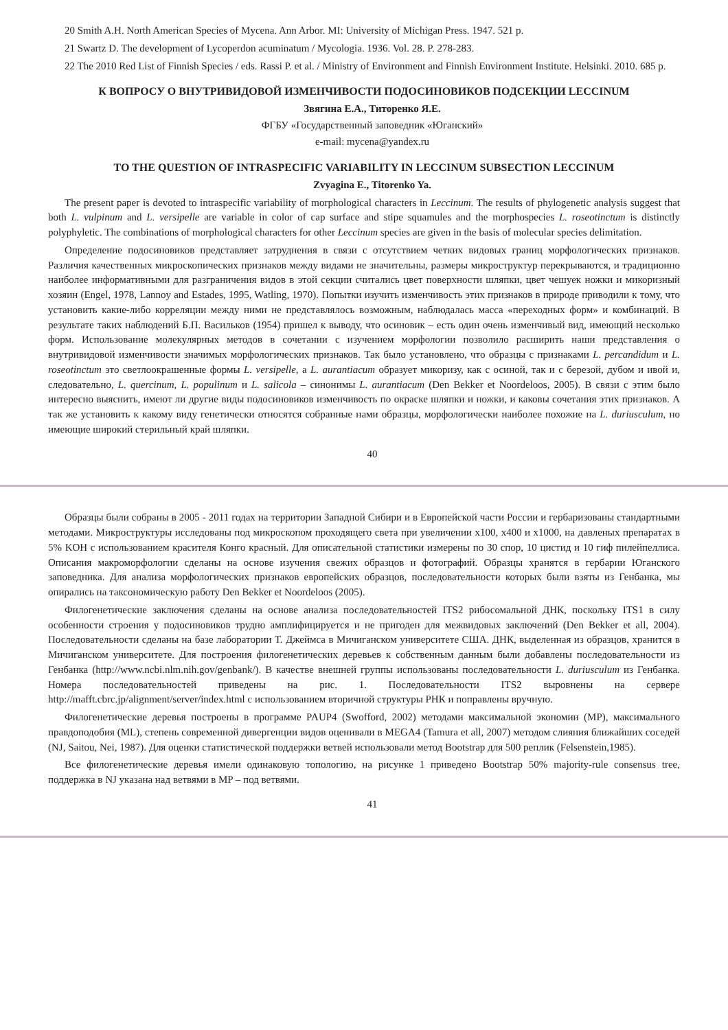20 Smith A.H. North American Species of Mycena. Ann Arbor. MI: University of Michigan Press. 1947. 521 p.
21 Swartz D. The development of Lycoperdon acuminatum / Mycologia. 1936. Vol. 28. P. 278-283.
22 The 2010 Red List of Finnish Species / eds. Rassi P. et al. / Ministry of Environment and Finnish Environment Institute. Helsinki. 2010. 685 p.
К ВОПРОСУ О ВНУТРИВИДОВОЙ ИЗМЕНЧИВОСТИ ПОДОСИНОВИКОВ ПОДСЕКЦИИ LECCINUM
Звягина Е.А., Титоренко Я.Е.
ФГБУ «Государственный заповедник «Юганский»
e-mail: mycena@yandex.ru
TO THE QUESTION OF INTRASPECIFIC VARIABILITY IN LECCINUM SUBSECTION LECCINUM
Zvyagina E., Titorenko Ya.
The present paper is devoted to intraspecific variability of morphological characters in Leccinum. The results of phylogenetic analysis suggest that both L. vulpinum and L. versipelle are variable in color of cap surface and stipe squamules and the morphospecies L. roseotinctum is distinctly polyphyletic. The combinations of morphological characters for other Leccinum species are given in the basis of molecular species delimitation.
Определение подосиновиков представляет затруднения в связи с отсутствием четких видовых границ морфологических признаков. Различия качественных микроскопических признаков между видами не значительны, размеры микроструктур перекрываются, и традиционно наиболее информативными для разграничения видов в этой секции считались цвет поверхности шляпки, цвет чешуек ножки и микоризный хозяин (Engel, 1978, Lannoy and Estades, 1995, Watling, 1970). Попытки изучить изменчивость этих признаков в природе приводили к тому, что установить какие-либо корреляции между ними не представлялось возможным, наблюдалась масса «переходных форм» и комбинаций. В результате таких наблюдений Б.П. Васильков (1954) пришел к выводу, что осиновик – есть один очень изменчивый вид, имеющий несколько форм. Использование молекулярных методов в сочетании с изучением морфологии позволило расширить наши представления о внутривидовой изменчивости значимых морфологических признаков. Так было установлено, что образцы с признаками L. percandidum и L. roseotinctum это светлоокрашенные формы L. versipelle, а L. aurantiacum образует микоризу, как с осиной, так и с березой, дубом и ивой и, следовательно, L. quercinum, L. populinum и L. salicola – синонимы L. aurantiacum (Den Bekker et Noordeloos, 2005). В связи с этим было интересно выяснить, имеют ли другие виды подосиновиков изменчивость по окраске шляпки и ножки, и каковы сочетания этих признаков. А так же установить к какому виду генетически относятся собранные нами образцы, морфологически наиболее похожие на L. duriusculum, но имеющие широкий стерильный край шляпки.
40
Образцы были собраны в 2005 - 2011 годах на территории Западной Сибири и в Европейской части России и гербаризованы стандартными методами. Микроструктуры исследованы под микроскопом проходящего света при увеличении x100, x400 и x1000, на давленых препаратах в 5% KOH с использованием красителя Конго красный. Для описательной статистики измерены по 30 спор, 10 цистид и 10 гиф пилейпеллиса. Описания макроморфологии сделаны на основе изучения свежих образцов и фотографий. Образцы хранятся в гербарии Юганского заповедника. Для анализа морфологических признаков европейских образцов, последовательности которых были взяты из Генбанка, мы опирались на таксономическую работу Den Bekker et Noordeloos (2005).
Филогенетические заключения сделаны на основе анализа последовательностей ITS2 рибосомальной ДНК, поскольку ITS1 в силу особенности строения у подосиновиков трудно амплифицируется и не пригоден для межвидовых заключений (Den Bekker et all, 2004). Последовательности сделаны на базе лаборатории Т. Джеймса в Мичиганском университете США. ДНК, выделенная из образцов, хранится в Мичиганском университете. Для построения филогенетических деревьев к собственным данным были добавлены последовательности из Генбанка (http://www.ncbi.nlm.nih.gov/genbank/). В качестве внешней группы использованы последовательности L. duriusculum из Генбанка. Номера последовательностей приведены на рис. 1. Последовательности ITS2 выровнены на сервере http://mafft.cbrc.jp/alignment/server/index.html с использованием вторичной структуры РНК и поправлены вручную.
Филогенетические деревья построены в программе PAUP4 (Swofford, 2002) методами максимальной экономии (MP), максимального правдоподобия (ML), степень современной дивергенции видов оценивали в MEGA4 (Tamura et all, 2007) методом слияния ближайших соседей (NJ, Saitou, Nei, 1987). Для оценки статистической поддержки ветвей использовали метод Bootstrap для 500 реплик (Felsenstein,1985).
Все филогенетические деревья имели одинаковую топологию, на рисунке 1 приведено Bootstrap 50% majority-rule consensus tree, поддержка в NJ указана над ветвями в MP – под ветвями.
41